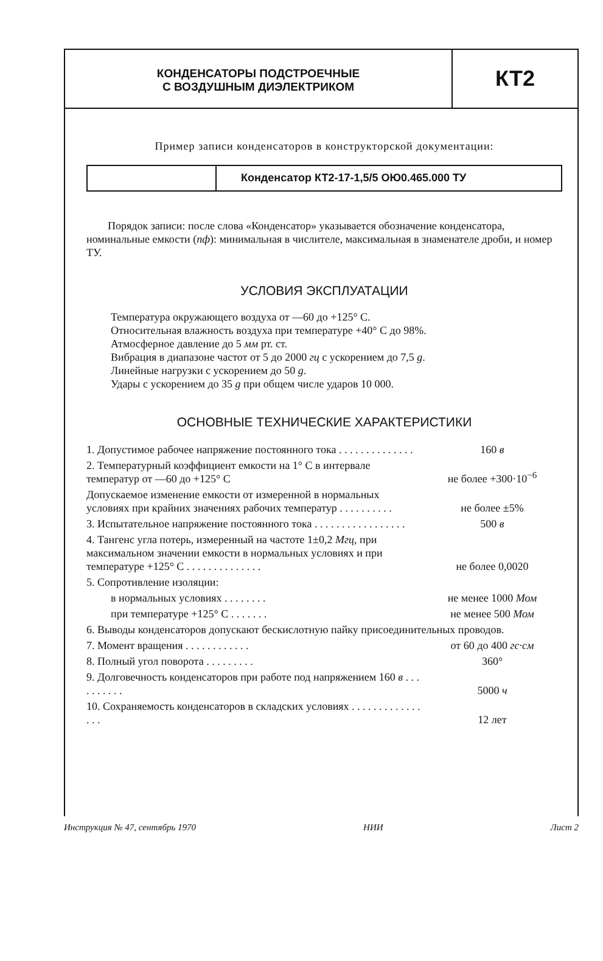КОНДЕНСАТОРЫ ПОДСТРОЕЧНЫЕ
С ВОЗДУШНЫМ ДИЭЛЕКТРИКОМ
КТ2
Пример записи конденсаторов в конструкторской документации:
Конденсатор КТ2-17-1,5/5 ОЮ0.465.000 ТУ
Порядок записи: после слова «Конденсатор» указывается обозначение конденсатора, номинальные емкости (пф): минимальная в числителе, максимальная в знаменателе дроби, и номер ТУ.
УСЛОВИЯ ЭКСПЛУАТАЦИИ
Температура окружающего воздуха от —60 до +125° С.
Относительная влажность воздуха при температуре +40° С до 98%.
Атмосферное давление до 5 мм рт. ст.
Вибрация в диапазоне частот от 5 до 2000 гц с ускорением до 7,5 g.
Линейные нагрузки с ускорением до 50 g.
Удары с ускорением до 35 g при общем числе ударов 10 000.
ОСНОВНЫЕ ТЕХНИЧЕСКИЕ ХАРАКТЕРИСТИКИ
| 1. Допустимое рабочее напряжение постоянного тока . . . . . . . . . . . . . . | 160 в |
| 2. Температурный коэффициент емкости на 1° С в интервале температур от —60 до +125° С | не более +300·10<sup>−6</sup> |
| Допускаемое изменение емкости от измеренной в нормальных условиях при крайних значениях рабочих температур . . . . . . . . . . | не более ±5% |
| 3. Испытательное напряжение постоянного тока . . . . . . . . . . . . . . . . . | 500 в |
| 4. Тангенс угла потерь, измеренный на частоте 1±0,2 Мгц , при максимальном значении емкости в нормальных условиях и при температуре +125° С . . . . . . . . . . . . . . | не более 0,0020 |
| 5. Сопротивление изоляции: | |
| в нормальных условиях . . . . . . . . | не менее 1000 Мом |
| при температуре +125° С . . . . . . . | не менее 500 Мом |
| 6. Выводы конденсаторов допускают бескислотную пайку присоединительных проводов. | |
| 7. Момент вращения . . . . . . . . . . . . | от 60 до 400 гс·см |
| 8. Полный угол поворота . . . . . . . . . | 360° |
| 9. Долговечность конденсаторов при работе под напряжением 160 в . . . . . . . . . . | 5000 ч |
| 10. Сохраняемость конденсаторов в складских условиях . . . . . . . . . . . . . . . . | 12 лет |
Инструкция № 47, сентябрь 1970 НИИ Лист 2